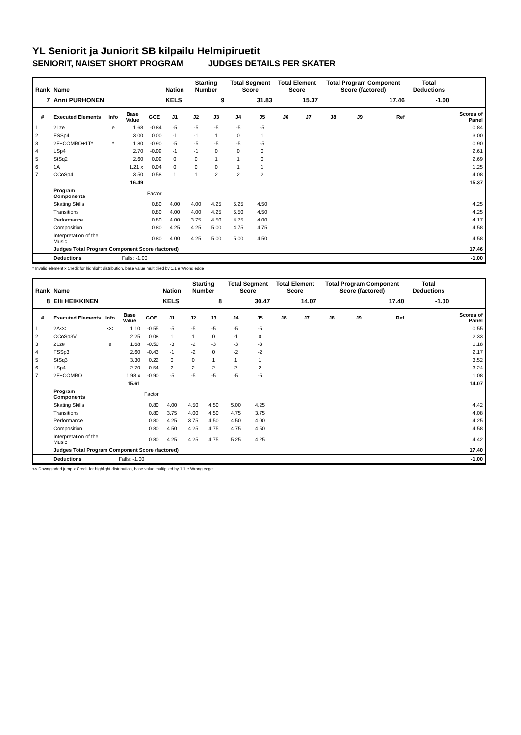YL Seniorit ja Juniorit SB kilpailu Helmipiruetit
SENIORIT, NAISET SHORT PROGRAM JUDGES DETAILS PER SKATER
| Rank | Name | | | | Nation | Starting Number | | Total Segment Score | | Total Element Score | | Total Program Component Score (factored) | | | Total Deductions | |
| --- | --- | --- | --- | --- | --- | --- | --- | --- | --- | --- | --- | --- | --- | --- | --- | --- |
| 7 | Anni PURHONEN | | | | KELS | 9 | | 31.83 | | 15.37 | | 17.46 | | | -1.00 | |
| # | Executed Elements | Info | Base Value | GOE | J1 | J2 | J3 | J4 | J5 | J6 | J7 | J8 | J9 | Ref | | Scores of Panel |
| 1 | 2Lze | e | 1.68 | -0.84 | -5 | -5 | -5 | -5 | -5 | | | | | | | 0.84 |
| 2 | FSSp4 | | 3.00 | 0.00 | -1 | -1 | 1 | 0 | 1 | | | | | | | 3.00 |
| 3 | 2F+COMBO+1T* | * | 1.80 | -0.90 | -5 | -5 | -5 | -5 | -5 | | | | | | | 0.90 |
| 4 | LSp4 | | 2.70 | -0.09 | -1 | -1 | 0 | 0 | 0 | | | | | | | 2.61 |
| 5 | StSq2 | | 2.60 | 0.09 | 0 | 0 | 1 | 1 | 0 | | | | | | | 2.69 |
| 6 | 1A | | 1.21 x | 0.04 | 0 | 0 | 0 | 1 | 1 | | | | | | | 1.25 |
| 7 | CCoSp4 | | 3.50 | 0.58 | 1 | 1 | 2 | 2 | 2 | | | | | | | 4.08 |
| | | | 16.49 | | | | | | | | | | | | | 15.37 |
| | Program Components | | | Factor | | | | | | | | | | | | |
| | Skating Skills | | | 0.80 | 4.00 | 4.00 | 4.25 | 5.25 | 4.50 | | | | | | | 4.25 |
| | Transitions | | | 0.80 | 4.00 | 4.00 | 4.25 | 5.50 | 4.50 | | | | | | | 4.25 |
| | Performance | | | 0.80 | 4.00 | 3.75 | 4.50 | 4.75 | 4.00 | | | | | | | 4.17 |
| | Composition | | | 0.80 | 4.25 | 4.25 | 5.00 | 4.75 | 4.75 | | | | | | | 4.58 |
| | Interpretation of the Music | | | 0.80 | 4.00 | 4.25 | 5.00 | 5.00 | 4.50 | | | | | | | 4.58 |
| | Judges Total Program Component Score (factored) | | | | | | | | | | | | | | | 17.46 |
| | Deductions | | Falls: -1.00 | | | | | | | | | | | | | -1.00 |
* Invalid element x Credit for highlight distribution, base value multiplied by 1.1 e Wrong edge
| Rank | Name | | | | Nation | Starting Number | | Total Segment Score | | Total Element Score | | Total Program Component Score (factored) | | | Total Deductions | |
| --- | --- | --- | --- | --- | --- | --- | --- | --- | --- | --- | --- | --- | --- | --- | --- | --- |
| 8 | Elli HEIKKINEN | | | | KELS | 8 | | 30.47 | | 14.07 | | 17.40 | | | -1.00 | |
| # | Executed Elements | Info | Base Value | GOE | J1 | J2 | J3 | J4 | J5 | J6 | J7 | J8 | J9 | Ref | | Scores of Panel |
| 1 | 2A<< | << | 1.10 | -0.55 | -5 | -5 | -5 | -5 | -5 | | | | | | | 0.55 |
| 2 | CCoSp3V | | 2.25 | 0.08 | 1 | 1 | 0 | -1 | 0 | | | | | | | 2.33 |
| 3 | 2Lze | e | 1.68 | -0.50 | -3 | -2 | -3 | -3 | -3 | | | | | | | 1.18 |
| 4 | FSSp3 | | 2.60 | -0.43 | -1 | -2 | 0 | -2 | -2 | | | | | | | 2.17 |
| 5 | StSq3 | | 3.30 | 0.22 | 0 | 0 | 1 | 1 | 1 | | | | | | | 3.52 |
| 6 | LSp4 | | 2.70 | 0.54 | 2 | 2 | 2 | 2 | 2 | | | | | | | 3.24 |
| 7 | 2F+COMBO | | 1.98 x | -0.90 | -5 | -5 | -5 | -5 | -5 | | | | | | | 1.08 |
| | | | 15.61 | | | | | | | | | | | | | 14.07 |
| | Program Components | | | Factor | | | | | | | | | | | | |
| | Skating Skills | | | 0.80 | 4.00 | 4.50 | 4.50 | 5.00 | 4.25 | | | | | | | 4.42 |
| | Transitions | | | 0.80 | 3.75 | 4.00 | 4.50 | 4.75 | 3.75 | | | | | | | 4.08 |
| | Performance | | | 0.80 | 4.25 | 3.75 | 4.50 | 4.50 | 4.00 | | | | | | | 4.25 |
| | Composition | | | 0.80 | 4.50 | 4.25 | 4.75 | 4.75 | 4.50 | | | | | | | 4.58 |
| | Interpretation of the Music | | | 0.80 | 4.25 | 4.25 | 4.75 | 5.25 | 4.25 | | | | | | | 4.42 |
| | Judges Total Program Component Score (factored) | | | | | | | | | | | | | | | 17.40 |
| | Deductions | | Falls: -1.00 | | | | | | | | | | | | | -1.00 |
<< Downgraded jump x Credit for highlight distribution, base value multiplied by 1.1 e Wrong edge